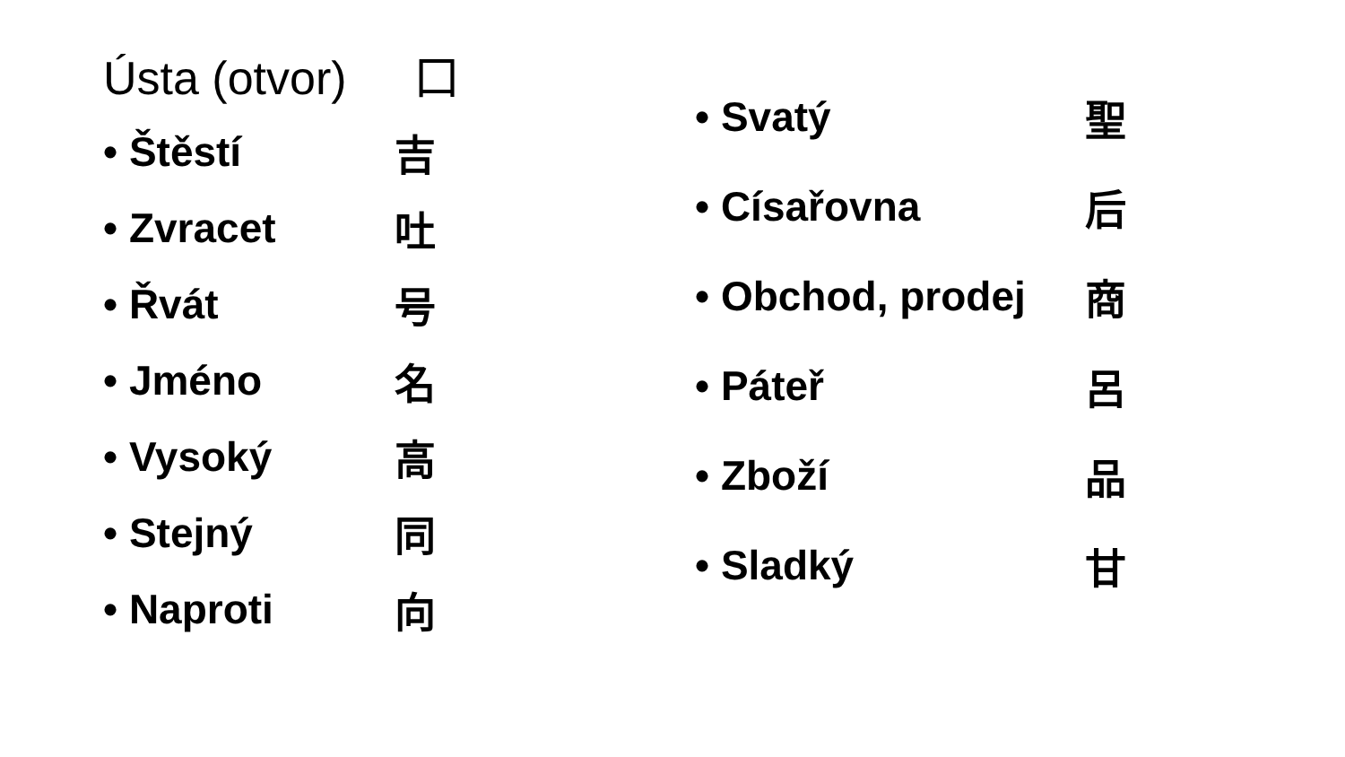Ústa (otvor) 口
• Štěstí 吉
• Zvracet 吐
• Řvát 号
• Jméno 名
• Vysoký 高
• Stejný 同
• Naproti 向
• Svatý 聖
• Císařovna 后
• Obchod, prodej 商
• Páteř 呂
• Zboží 品
• Sladký 甘